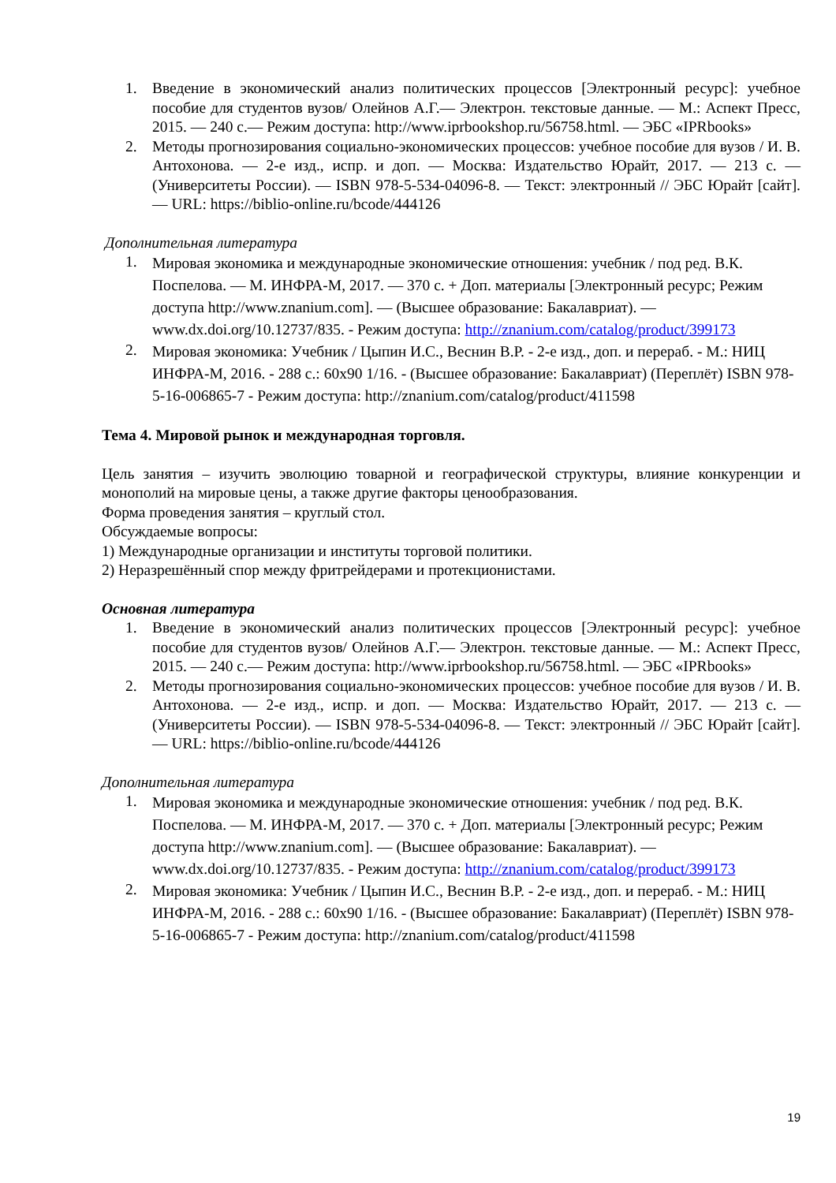1. Введение в экономический анализ политических процессов [Электронный ресурс]: учебное пособие для студентов вузов/ Олейнов А.Г.— Электрон. текстовые данные. — М.: Аспект Пресс, 2015. — 240 с.— Режим доступа: http://www.iprbookshop.ru/56758.html. — ЭБС «IPRbooks»
2. Методы прогнозирования социально-экономических процессов: учебное пособие для вузов / И. В. Антохонова. — 2-е изд., испр. и доп. — Москва: Издательство Юрайт, 2017. — 213 с. — (Университеты России). — ISBN 978-5-534-04096-8. — Текст: электронный // ЭБС Юрайт [сайт]. — URL: https://biblio-online.ru/bcode/444126
Дополнительная литература
1. Мировая экономика и международные экономические отношения: учебник / под ред. В.К. Поспелова. — М. ИНФРА-М, 2017. — 370 с. + Доп. материалы [Электронный ресурс; Режим доступа http://www.znanium.com]. — (Высшее образование: Бакалавриат). — www.dx.doi.org/10.12737/835. - Режим доступа: http://znanium.com/catalog/product/399173
2. Мировая экономика: Учебник / Цыпин И.С., Веснин В.Р. - 2-е изд., доп. и перераб. - М.: НИЦ ИНФРА-М, 2016. - 288 с.: 60x90 1/16. - (Высшее образование: Бакалавриат) (Переплёт) ISBN 978-5-16-006865-7 - Режим доступа: http://znanium.com/catalog/product/411598
Тема 4. Мировой рынок и международная торговля.
Цель занятия – изучить эволюцию товарной и географической структуры, влияние конкуренции и монополий на мировые цены, а также другие факторы ценообразования.
Форма проведения занятия – круглый стол.
Обсуждаемые вопросы:
1) Международные организации и институты торговой политики.
2) Неразрешённый спор между фритрейдерами и протекционистами.
Основная литература
1. Введение в экономический анализ политических процессов [Электронный ресурс]: учебное пособие для студентов вузов/ Олейнов А.Г.— Электрон. текстовые данные. — М.: Аспект Пресс, 2015. — 240 с.— Режим доступа: http://www.iprbookshop.ru/56758.html. — ЭБС «IPRbooks»
2. Методы прогнозирования социально-экономических процессов: учебное пособие для вузов / И. В. Антохонова. — 2-е изд., испр. и доп. — Москва: Издательство Юрайт, 2017. — 213 с. — (Университеты России). — ISBN 978-5-534-04096-8. — Текст: электронный // ЭБС Юрайт [сайт]. — URL: https://biblio-online.ru/bcode/444126
Дополнительная литература
1. Мировая экономика и международные экономические отношения: учебник / под ред. В.К. Поспелова. — М. ИНФРА-М, 2017. — 370 с. + Доп. материалы [Электронный ресурс; Режим доступа http://www.znanium.com]. — (Высшее образование: Бакалавриат). — www.dx.doi.org/10.12737/835. - Режим доступа: http://znanium.com/catalog/product/399173
2. Мировая экономика: Учебник / Цыпин И.С., Веснин В.Р. - 2-е изд., доп. и перераб. - М.: НИЦ ИНФРА-М, 2016. - 288 с.: 60x90 1/16. - (Высшее образование: Бакалавриат) (Переплёт) ISBN 978-5-16-006865-7 - Режим доступа: http://znanium.com/catalog/product/411598
19